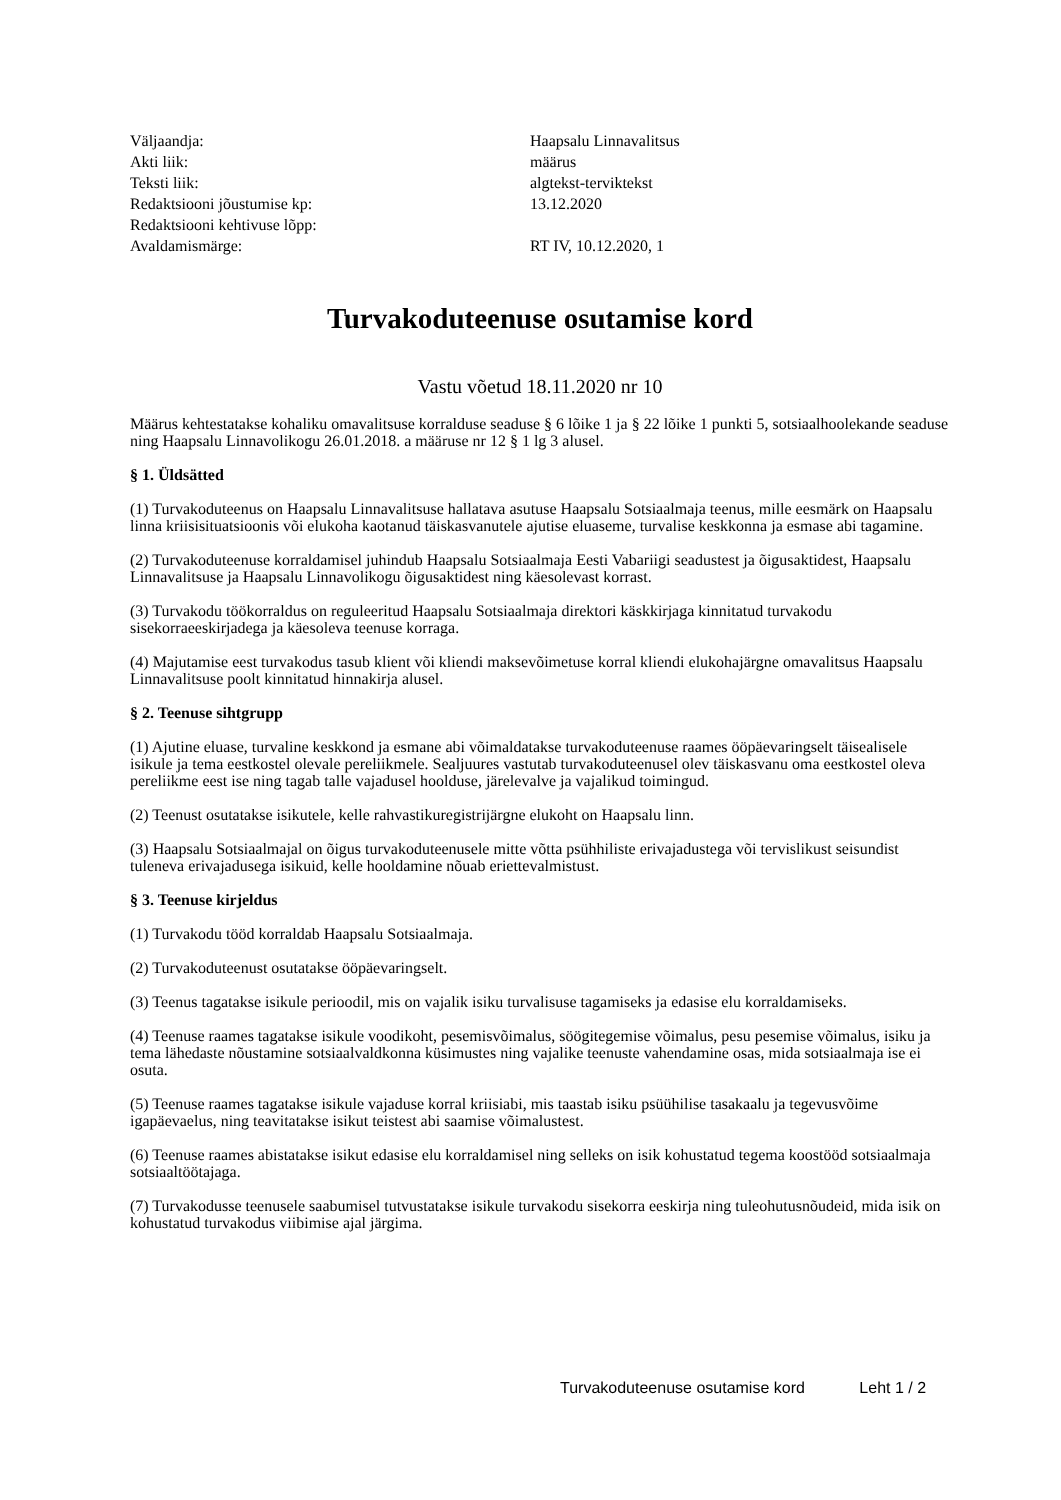| Väljaandja: | Haapsalu Linnavalitsus |
| Akti liik: | määrus |
| Teksti liik: | algtekst-terviktekst |
| Redaktsiooni jõustumise kp: | 13.12.2020 |
| Redaktsiooni kehtivuse lõpp: | |
| Avaldamismärge: | RT IV, 10.12.2020, 1 |
Turvakoduteenuse osutamise kord
Vastu võetud 18.11.2020 nr 10
Määrus kehtestatakse kohaliku omavalitsuse korralduse seaduse § 6 lõike 1 ja § 22 lõike 1 punkti 5, sotsiaalhoolekande seaduse ning Haapsalu Linnavolikogu 26.01.2018. a määruse nr 12 § 1 lg 3 alusel.
§ 1. Üldsätted
(1) Turvakoduteenus on Haapsalu Linnavalitsuse hallatava asutuse Haapsalu Sotsiaalmaja teenus, mille eesmärk on Haapsalu linna kriisisituatsioonis või elukoha kaotanud täiskasvanutele ajutise eluaseme, turvalise keskkonna ja esmase abi tagamine.
(2) Turvakoduteenuse korraldamisel juhindub Haapsalu Sotsiaalmaja Eesti Vabariigi seadustest ja õigusaktidest, Haapsalu Linnavalitsuse ja Haapsalu Linnavolikogu õigusaktidest ning käesolevast korrast.
(3) Turvakodu töökorraldus on reguleeritud Haapsalu Sotsiaalmaja direktori käskkirjaga kinnitatud turvakodu sisekorraeeskirjadega ja käesoleva teenuse korraga.
(4) Majutamise eest turvakodus tasub klient või kliendi maksevõimetuse korral kliendi elukohajärgne omavalitsus Haapsalu Linnavalitsuse poolt kinnitatud hinnakirja alusel.
§ 2. Teenuse sihtgrupp
(1) Ajutine eluase, turvaline keskkond ja esmane abi võimaldatakse turvakoduteenuse raames ööpäevaringselt täisealisele isikule ja tema eestkostel olevale pereliikmele. Sealjuures vastutab turvakoduteenusel olev täiskasvanu oma eestkostel oleva pereliikme eest ise ning tagab talle vajadusel hoolduse, järelevalve ja vajalikud toimingud.
(2) Teenust osutatakse isikutele, kelle rahvastikuregistrijärgne elukoht on Haapsalu linn.
(3) Haapsalu Sotsiaalmajal on õigus turvakoduteenusele mitte võtta psühhiliste erivajadustega või tervislikust seisundist tuleneva erivajadusega isikuid, kelle hooldamine nõuab eriettevalmistust.
§ 3. Teenuse kirjeldus
(1) Turvakodu tööd korraldab Haapsalu Sotsiaalmaja.
(2) Turvakoduteenust osutatakse ööpäevaringselt.
(3) Teenus tagatakse isikule perioodil, mis on vajalik isiku turvalisuse tagamiseks ja edasise elu korraldamiseks.
(4) Teenuse raames tagatakse isikule voodikoht, pesemisvõimalus, söögitegemise võimalus, pesu pesemise võimalus, isiku ja tema lähedaste nõustamine sotsiaalvaldkonna küsimustes ning vajalike teenuste vahendamine osas, mida sotsiaalmaja ise ei osuta.
(5) Teenuse raames tagatakse isikule vajaduse korral kriisiabi, mis taastab isiku psüühilise tasakaalu ja tegevusvõime igapäevaelus, ning teavitatakse isikut teistest abi saamise võimalustest.
(6) Teenuse raames abistatakse isikut edasise elu korraldamisel ning selleks on isik kohustatud tegema koostööd sotsiaalmaja sotsiaaltöötajaga.
(7) Turvakodusse teenusele saabumisel tutvustatakse isikule turvakodu sisekorra eeskirja ning tuleohutusnõudeid, mida isik on kohustatud turvakodus viibimise ajal järgima.
Turvakoduteenuse osutamise kord Leht 1 / 2